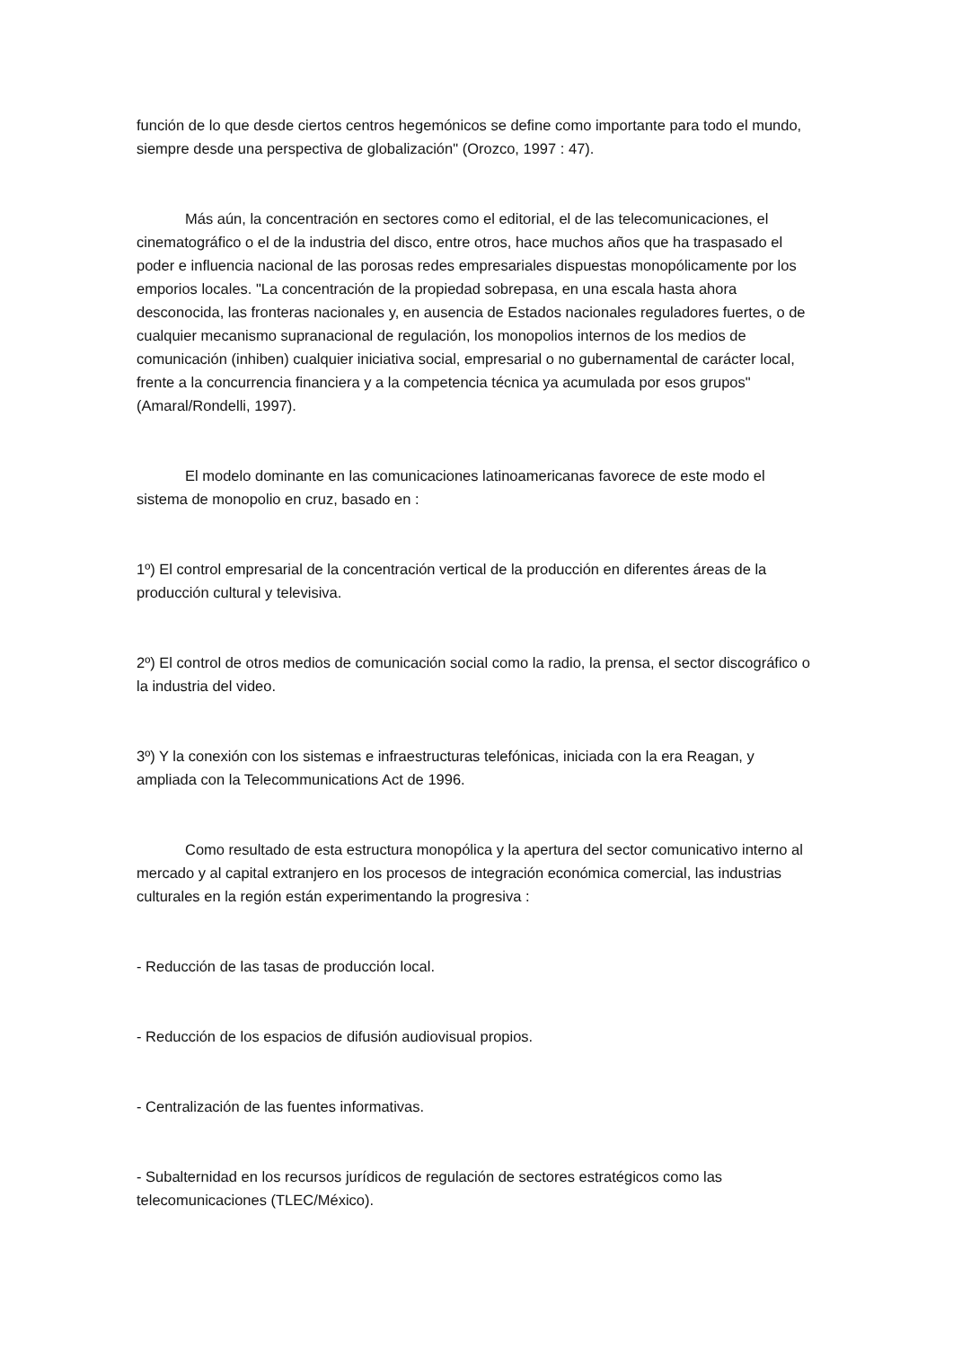función de lo que desde ciertos centros hegemónicos se define como importante para todo el mundo, siempre desde una perspectiva de globalización" (Orozco, 1997 : 47).
Más aún, la concentración en sectores como el editorial, el de las telecomunicaciones, el cinematográfico o el de la industria del disco, entre otros, hace muchos años que ha traspasado el poder e influencia nacional de las porosas redes empresariales dispuestas monopólicamente por los emporios locales. "La concentración de la propiedad sobrepasa, en una escala hasta ahora desconocida, las fronteras nacionales y, en ausencia de Estados nacionales reguladores fuertes, o de cualquier mecanismo supranacional de regulación, los monopolios internos de los medios de comunicación (inhiben) cualquier iniciativa social, empresarial o no gubernamental de carácter local, frente a la concurrencia financiera y a la competencia técnica ya acumulada por esos grupos" (Amaral/Rondelli, 1997).
El modelo dominante en las comunicaciones latinoamericanas favorece de este modo el sistema de monopolio en cruz, basado en :
1º) El control empresarial de la concentración vertical de la producción en diferentes áreas de la producción cultural y televisiva.
2º) El control de otros medios de comunicación social como la radio, la prensa, el sector discográfico o la industria del video.
3º) Y la conexión con los sistemas e infraestructuras telefónicas, iniciada con la era Reagan, y ampliada con la Telecommunications Act de 1996.
Como resultado de esta estructura monopólica y la apertura del sector comunicativo interno al mercado y al capital extranjero en los procesos de integración económica comercial, las industrias culturales en la región están experimentando la progresiva :
- Reducción de las tasas de producción local.
- Reducción de los espacios de difusión audiovisual propios.
- Centralización de las fuentes informativas.
- Subalternidad en los recursos jurídicos de regulación de sectores estratégicos como las telecomunicaciones (TLEC/México).